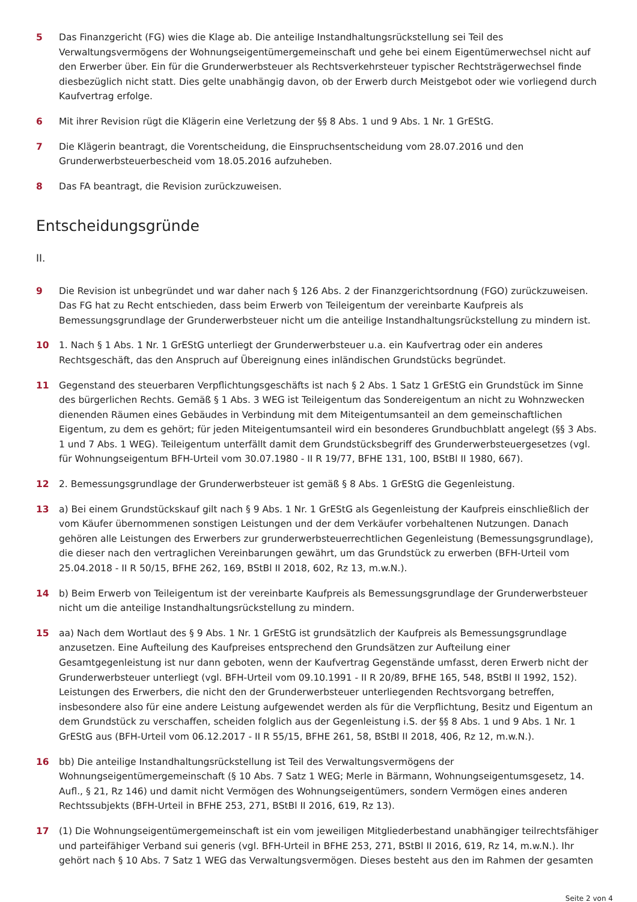5 Das Finanzgericht (FG) wies die Klage ab. Die anteilige Instandhaltungsrückstellung sei Teil des Verwaltungsvermögens der Wohnungseigentümergemeinschaft und gehe bei einem Eigentümerwechsel nicht auf den Erwerber über. Ein für die Grunderwerbsteuer als Rechtsverkehrsteuer typischer Rechtsträgerwechsel finde diesbezüglich nicht statt. Dies gelte unabhängig davon, ob der Erwerb durch Meistgebot oder wie vorliegend durch Kaufvertrag erfolge.
6 Mit ihrer Revision rügt die Klägerin eine Verletzung der §§ 8 Abs. 1 und 9 Abs. 1 Nr. 1 GrEStG.
7 Die Klägerin beantragt, die Vorentscheidung, die Einspruchsentscheidung vom 28.07.2016 und den Grunderwerbsteuerbescheid vom 18.05.2016 aufzuheben.
8 Das FA beantragt, die Revision zurückzuweisen.
Entscheidungsgründe
II.
9 Die Revision ist unbegründet und war daher nach § 126 Abs. 2 der Finanzgerichtsordnung (FGO) zurückzuweisen. Das FG hat zu Recht entschieden, dass beim Erwerb von Teileigentum der vereinbarte Kaufpreis als Bemessungsgrundlage der Grunderwerbsteuer nicht um die anteilige Instandhaltungsrückstellung zu mindern ist.
10 1. Nach § 1 Abs. 1 Nr. 1 GrEStG unterliegt der Grunderwerbsteuer u.a. ein Kaufvertrag oder ein anderes Rechtsgeschäft, das den Anspruch auf Übereignung eines inländischen Grundstücks begründet.
11 Gegenstand des steuerbaren Verpflichtungsgeschäfts ist nach § 2 Abs. 1 Satz 1 GrEStG ein Grundstück im Sinne des bürgerlichen Rechts. Gemäß § 1 Abs. 3 WEG ist Teileigentum das Sondereigentum an nicht zu Wohnzwecken dienenden Räumen eines Gebäudes in Verbindung mit dem Miteigentumsanteil an dem gemeinschaftlichen Eigentum, zu dem es gehört; für jeden Miteigentumsanteil wird ein besonderes Grundbuchblatt angelegt (§§ 3 Abs. 1 und 7 Abs. 1 WEG). Teileigentum unterfällt damit dem Grundstücksbegriff des Grunderwerbsteuergesetzes (vgl. für Wohnungseigentum BFH-Urteil vom 30.07.1980 - II R 19/77, BFHE 131, 100, BStBl II 1980, 667).
12 2. Bemessungsgrundlage der Grunderwerbsteuer ist gemäß § 8 Abs. 1 GrEStG die Gegenleistung.
13 a) Bei einem Grundstückskauf gilt nach § 9 Abs. 1 Nr. 1 GrEStG als Gegenleistung der Kaufpreis einschließlich der vom Käufer übernommenen sonstigen Leistungen und der dem Verkäufer vorbehaltenen Nutzungen. Danach gehören alle Leistungen des Erwerbers zur grunderwerbsteuerrechtlichen Gegenleistung (Bemessungsgrundlage), die dieser nach den vertraglichen Vereinbarungen gewährt, um das Grundstück zu erwerben (BFH-Urteil vom 25.04.2018 - II R 50/15, BFHE 262, 169, BStBl II 2018, 602, Rz 13, m.w.N.).
14 b) Beim Erwerb von Teileigentum ist der vereinbarte Kaufpreis als Bemessungsgrundlage der Grunderwerbsteuer nicht um die anteilige Instandhaltungsrückstellung zu mindern.
15 aa) Nach dem Wortlaut des § 9 Abs. 1 Nr. 1 GrEStG ist grundsätzlich der Kaufpreis als Bemessungsgrundlage anzusetzen. Eine Aufteilung des Kaufpreises entsprechend den Grundsätzen zur Aufteilung einer Gesamtgegenleistung ist nur dann geboten, wenn der Kaufvertrag Gegenstände umfasst, deren Erwerb nicht der Grunderwerbsteuer unterliegt (vgl. BFH-Urteil vom 09.10.1991 - II R 20/89, BFHE 165, 548, BStBl II 1992, 152). Leistungen des Erwerbers, die nicht den der Grunderwerbsteuer unterliegenden Rechtsvorgang betreffen, insbesondere also für eine andere Leistung aufgewendet werden als für die Verpflichtung, Besitz und Eigentum an dem Grundstück zu verschaffen, scheiden folglich aus der Gegenleistung i.S. der §§ 8 Abs. 1 und 9 Abs. 1 Nr. 1 GrEStG aus (BFH-Urteil vom 06.12.2017 - II R 55/15, BFHE 261, 58, BStBl II 2018, 406, Rz 12, m.w.N.).
16 bb) Die anteilige Instandhaltungsrückstellung ist Teil des Verwaltungsvermögens der Wohnungseigentümergemeinschaft (§ 10 Abs. 7 Satz 1 WEG; Merle in Bärmann, Wohnungseigentumsgesetz, 14. Aufl., § 21, Rz 146) und damit nicht Vermögen des Wohnungseigentümers, sondern Vermögen eines anderen Rechtssubjekts (BFH-Urteil in BFHE 253, 271, BStBl II 2016, 619, Rz 13).
17 (1) Die Wohnungseigentümergemeinschaft ist ein vom jeweiligen Mitgliederbestand unabhängiger teilrechtsfähiger und parteifähiger Verband sui generis (vgl. BFH-Urteil in BFHE 253, 271, BStBl II 2016, 619, Rz 14, m.w.N.). Ihr gehört nach § 10 Abs. 7 Satz 1 WEG das Verwaltungsvermögen. Dieses besteht aus den im Rahmen der gesamten
Seite 2 von 4